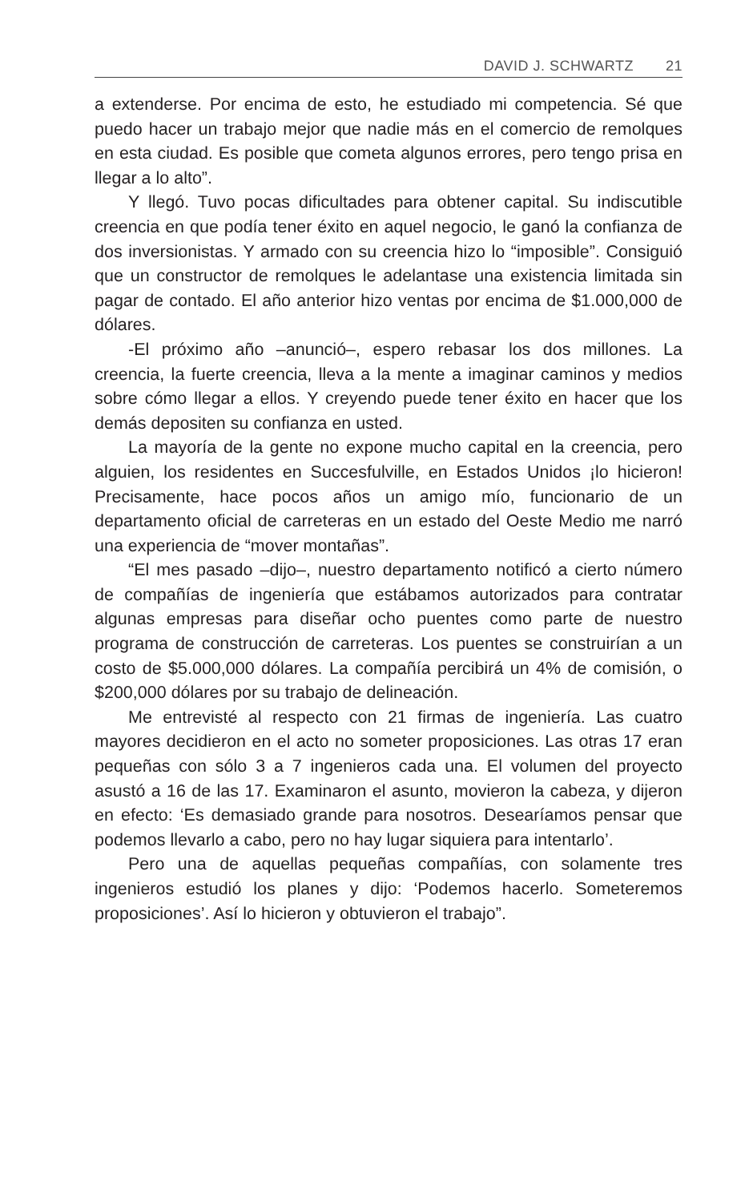DAVID J. SCHWARTZ 21
a extenderse. Por encima de esto, he estudiado mi competencia. Sé que puedo hacer un trabajo mejor que nadie más en el comercio de remolques en esta ciudad. Es posible que cometa algunos errores, pero tengo prisa en llegar a lo alto”.
Y llegó. Tuvo pocas dificultades para obtener capital. Su indiscutible creencia en que podía tener éxito en aquel negocio, le ganó la confianza de dos inversionistas. Y armado con su creencia hizo lo “imposible”. Consiguió que un constructor de remolques le adelantase una existencia limitada sin pagar de contado. El año anterior hizo ventas por encima de $1.000,000 de dólares.
-El próximo año –anunció–, espero rebasar los dos millones. La creencia, la fuerte creencia, lleva a la mente a imaginar caminos y medios sobre cómo llegar a ellos. Y creyendo puede tener éxito en hacer que los demás depositen su confianza en usted.
La mayoría de la gente no expone mucho capital en la creencia, pero alguien, los residentes en Succesfulville, en Estados Unidos ¡lo hicieron! Precisamente, hace pocos años un amigo mío, funcionario de un departamento oficial de carreteras en un estado del Oeste Medio me narró una experiencia de “mover montañas”.
“El mes pasado –dijo–, nuestro departamento notificó a cierto número de compañías de ingeniería que estábamos autorizados para contratar algunas empresas para diseñar ocho puentes como parte de nuestro programa de construcción de carreteras. Los puentes se construirían a un costo de $5.000,000 dólares. La compañía percibirá un 4% de comisión, o $200,000 dólares por su trabajo de delineación.
Me entrevisté al respecto con 21 firmas de ingeniería. Las cuatro mayores decidieron en el acto no someter proposiciones. Las otras 17 eran pequeñas con sólo 3 a 7 ingenieros cada una. El volumen del proyecto asustó a 16 de las 17. Examinaron el asunto, movieron la cabeza, y dijeron en efecto: ‘Es demasiado grande para nosotros. Desearíamos pensar que podemos llevarlo a cabo, pero no hay lugar siquiera para intentarlo’.
Pero una de aquellas pequeñas compañías, con solamente tres ingenieros estudió los planes y dijo: ‘Podemos hacerlo. Someteremos proposiciones’. Así lo hicieron y obtuvieron el trabajo”.